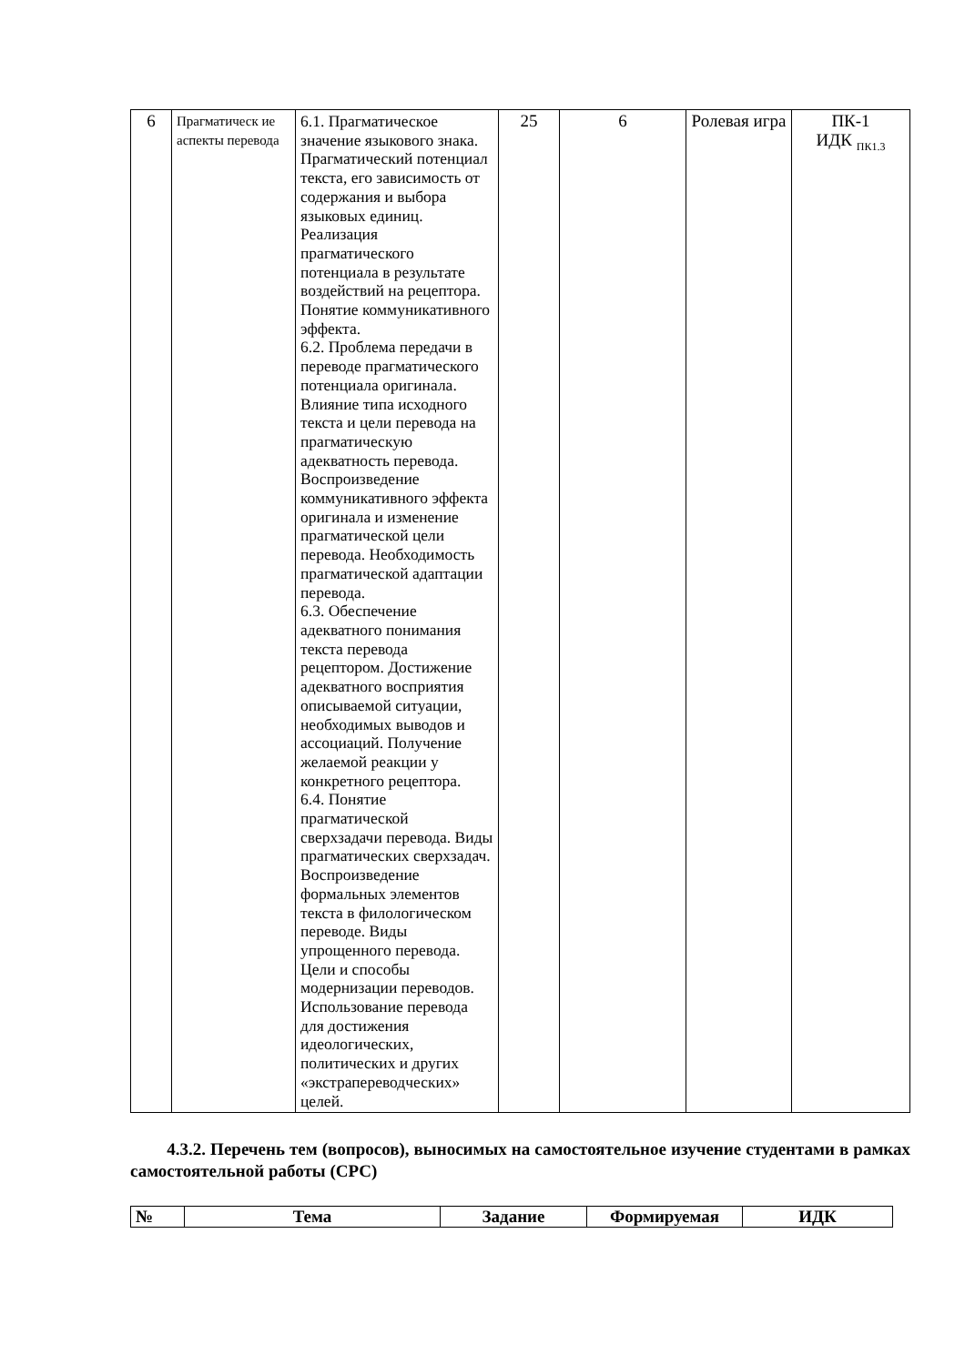| 6 | Прагматическ ие аспекты перевода | 6.1. Прагматическое значение языкового знака. Прагматический потенциал текста, его зависимость от содержания и выбора языковых единиц. Реализация прагматического потенциала в результате воздействий на рецептора. Понятие коммуникативного эффекта. 6.2. Проблема передачи в переводе прагматического потенциала оригинала. Влияние типа исходного текста и цели перевода на прагматическую адекватность перевода. Воспроизведение коммуникативного эффекта оригинала и изменение прагматической цели перевода. Необходимость прагматической адаптации перевода. 6.3. Обеспечение адекватного понимания текста перевода рецептором. Достижение адекватного восприятия описываемой ситуации, необходимых выводов и ассоциаций. Получение желаемой реакции у конкретного рецептора. 6.4. Понятие прагматической сверхзадачи перевода. Виды прагматических сверхзадач. Воспроизведение формальных элементов текста в филологическом переводе. Виды упрощенного перевода. Цели и способы модернизации переводов. Использование перевода для достижения идеологических, политических и других «экстрапереводческих» целей. | 25 | 6 | Ролевая игра | ПК-1 ИДК <sub>ПК1.3</sub> |
4.3.2. Перечень тем (вопросов), выносимых на самостоятельное изучение студентами в рамках самостоятельной работы (СРС)
| № | Тема | Задание | Формируемая | ИДК |
| --- | --- | --- | --- | --- |